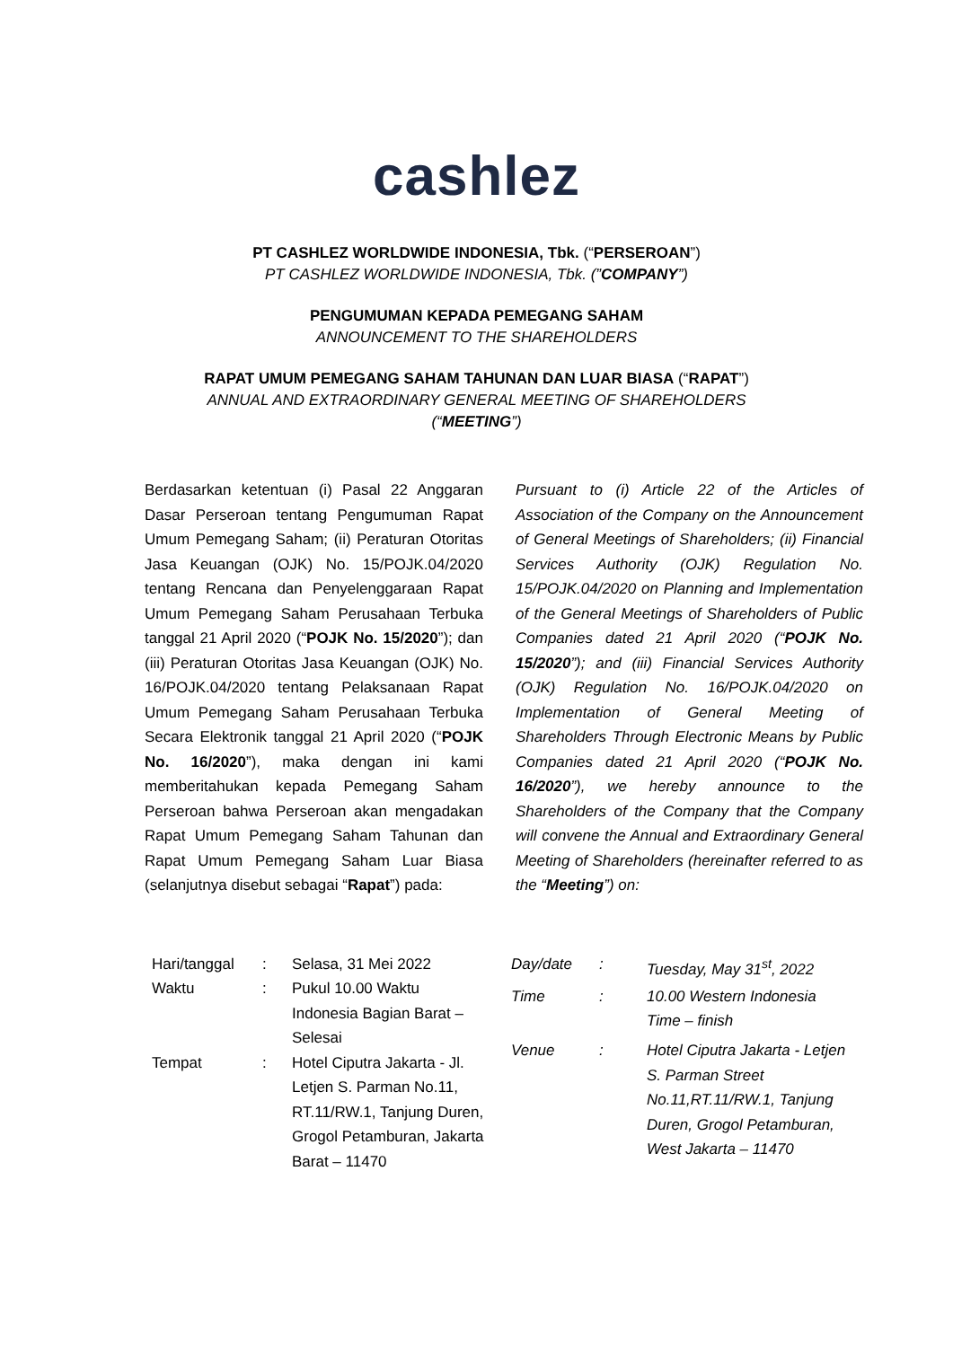cashlez
PT CASHLEZ WORLDWIDE INDONESIA, Tbk. (“PERSEROAN”)
PT CASHLEZ WORLDWIDE INDONESIA, Tbk. (”COMPANY”)
PENGUMUMAN KEPADA PEMEGANG SAHAM
ANNOUNCEMENT TO THE SHAREHOLDERS
RAPAT UMUM PEMEGANG SAHAM TAHUNAN DAN LUAR BIASA (“RAPAT”)
ANNUAL AND EXTRAORDINARY GENERAL MEETING OF SHAREHOLDERS
(“MEETING”)
Berdasarkan ketentuan (i) Pasal 22 Anggaran Dasar Perseroan tentang Pengumuman Rapat Umum Pemegang Saham; (ii) Peraturan Otoritas Jasa Keuangan (OJK) No. 15/POJK.04/2020 tentang Rencana dan Penyelenggaraan Rapat Umum Pemegang Saham Perusahaan Terbuka tanggal 21 April 2020 (“POJK No. 15/2020”); dan (iii) Peraturan Otoritas Jasa Keuangan (OJK) No. 16/POJK.04/2020 tentang Pelaksanaan Rapat Umum Pemegang Saham Perusahaan Terbuka Secara Elektronik tanggal 21 April 2020 (“POJK No. 16/2020”), maka dengan ini kami memberitahukan kepada Pemegang Saham Perseroan bahwa Perseroan akan mengadakan Rapat Umum Pemegang Saham Tahunan dan Rapat Umum Pemegang Saham Luar Biasa (selanjutnya disebut sebagai “Rapat”) pada:
Pursuant to (i) Article 22 of the Articles of Association of the Company on the Announcement of General Meetings of Shareholders; (ii) Financial Services Authority (OJK) Regulation No. 15/POJK.04/2020 on Planning and Implementation of the General Meetings of Shareholders of Public Companies dated 21 April 2020 (“POJK No. 15/2020”); and (iii) Financial Services Authority (OJK) Regulation No. 16/POJK.04/2020 on Implementation of General Meeting of Shareholders Through Electronic Means by Public Companies dated 21 April 2020 (“POJK No. 16/2020”), we hereby announce to the Shareholders of the Company that the Company will convene the Annual and Extraordinary General Meeting of Shareholders (hereinafter referred to as the “Meeting”) on:
| Hari/tanggal | : | Selasa, 31 Mei 2022 |
| Waktu | : | Pukul 10.00 Waktu Indonesia Bagian Barat – Selesai |
| Tempat | : | Hotel Ciputra Jakarta - Jl. Letjen S. Parman No.11, RT.11/RW.1, Tanjung Duren, Grogol Petamburan, Jakarta Barat – 11470 |
| Day/date | : | Tuesday, May 31<sup>st</sup>, 2022 |
| Time | : | 10.00 Western Indonesia Time – finish |
| Venue | : | Hotel Ciputra Jakarta - Letjen S. Parman Street No.11,RT.11/RW.1, Tanjung Duren, Grogol Petamburan, West Jakarta – 11470 |